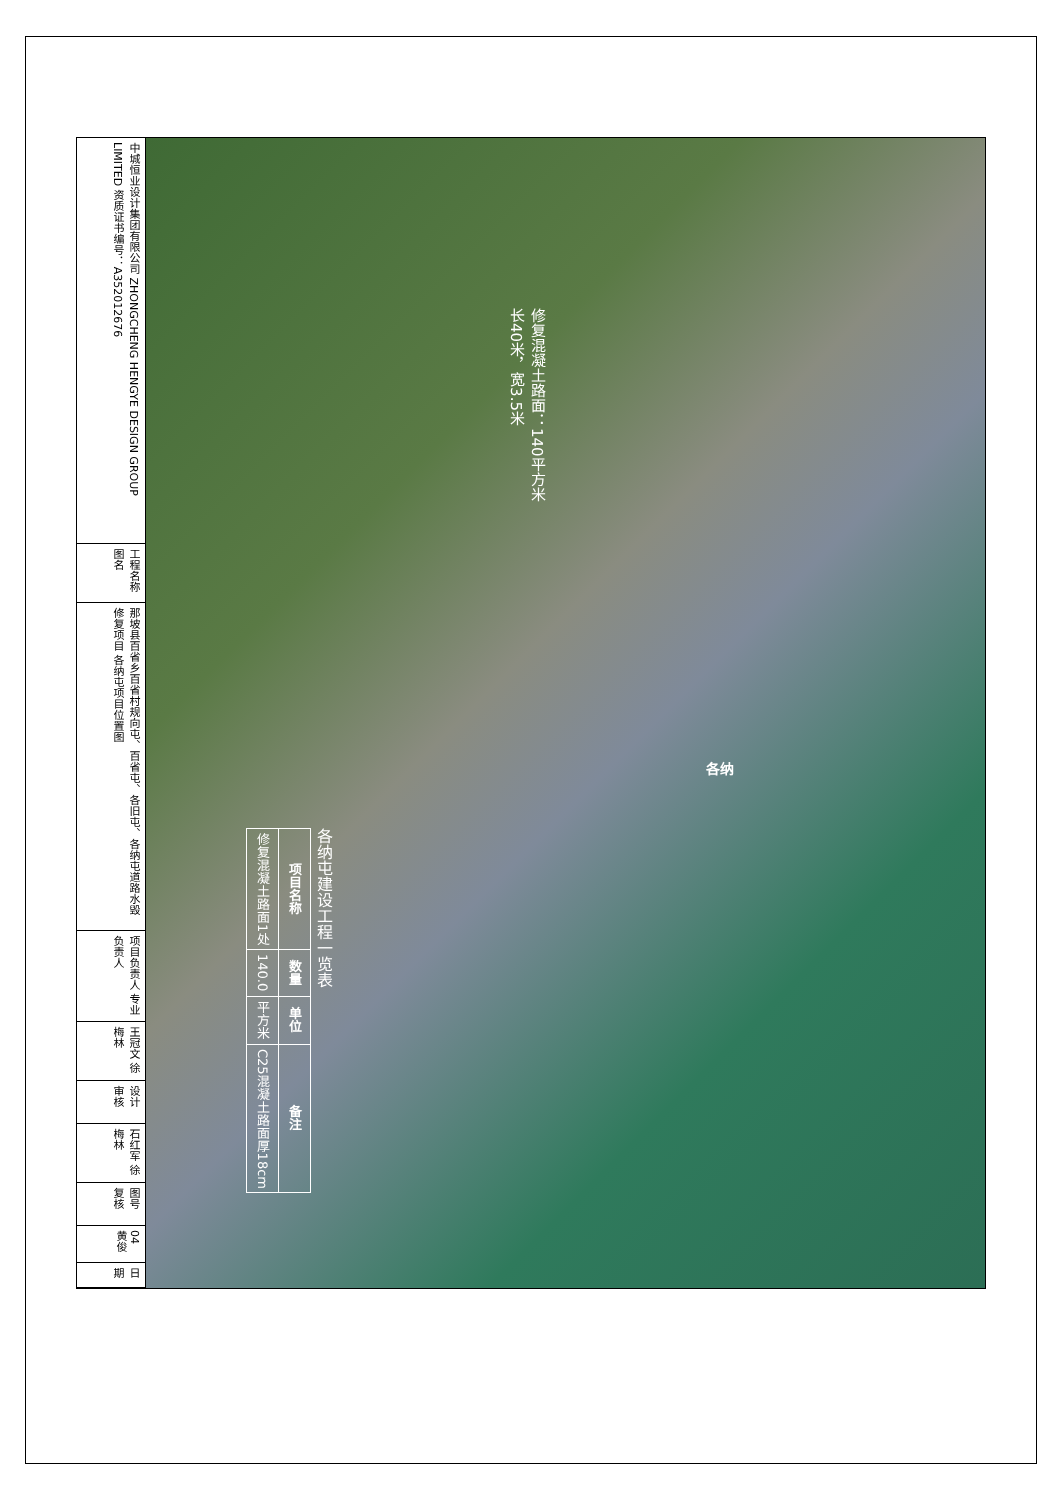中城恒业设计集团有限公司 ZHONGCHENG HENGYE DESIGN GROUP LIMITED 资质证书编号：A352012676
工程名称 图名
那坡县百省乡百省村规向屯、百省屯、各旧屯、各纳屯道路水毁修复项目 各纳屯项目位置图
项目负责人 专业负责人
王冠文 徐梅林
设计 审核
石红军 徐梅林
图号 复核
04 黄俊
日期
修复混凝土路面：140平方米
长40米，宽3.5米
各纳
各纳屯建设工程一览表
| 项目名称 | 数量 | 单位 | 备注 |
| --- | --- | --- | --- |
| 修复混凝土路面1处 | 140.0 | 平方米 | C25混凝土路面厚18cm |